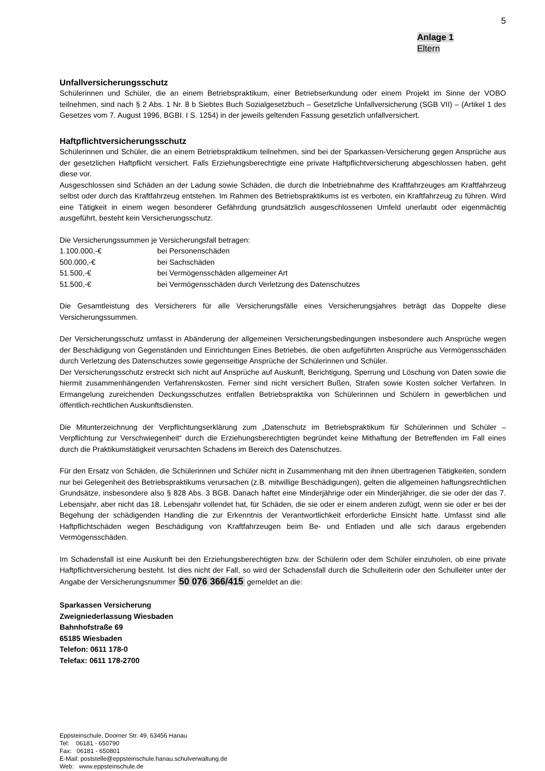5
Anlage 1
Eltern
Unfallversicherungsschutz
Schülerinnen und Schüler, die an einem Betriebspraktikum, einer Betriebserkundung oder einem Projekt im Sinne der VOBO teilnehmen, sind nach § 2 Abs. 1 Nr. 8 b Siebtes Buch Sozialgesetzbuch – Gesetzliche Unfallversicherung (SGB VII) – (Artikel 1 des Gesetzes vom 7. August 1996, BGBI. I S. 1254) in der jeweils geltenden Fassung gesetzlich unfallversichert.
Haftpflichtversicherungsschutz
Schülerinnen und Schüler, die an einem Betriebspraktikum teilnehmen, sind bei der Sparkassen-Versicherung gegen Ansprüche aus der gesetzlichen Haftpflicht versichert. Falls Erziehungsberechtigte eine private Haftpflichtversicherung abgeschlossen haben, geht diese vor.
Ausgeschlossen sind Schäden an der Ladung sowie Schäden, die durch die Inbetriebnahme des Kraftfahrzeuges am Kraftfahrzeug selbst oder durch das Kraftfahrzeug entstehen. Im Rahmen des Betriebspraktikums ist es verboten, ein Kraftfahrzeug zu führen. Wird eine Tätigkeit in einem wegen besonderer Gefährdung grundsätzlich ausgeschlossenen Umfeld unerlaubt oder eigenmächtig ausgeführt, besteht kein Versicherungsschutz.
Die Versicherungssummen je Versicherungsfall betragen:
1.100.000,-€ bei Personenschäden
500.000,-€ bei Sachschäden
51.500,-€ bei Vermögensschäden allgemeiner Art
51.500,-€ bei Vermögensschäden durch Verletzung des Datenschutzes
Die Gesamtleistung des Versicherers für alle Versicherungsfälle eines Versicherungsjahres beträgt das Doppelte diese Versicherungssummen.
Der Versicherungsschutz umfasst in Abänderung der allgemeinen Versicherungsbedingungen insbesondere auch Ansprüche wegen der Beschädigung von Gegenständen und Einrichtungen Eines Betriebes, die oben aufgeführten Ansprüche aus Vermögensschäden durch Verletzung des Datenschutzes sowie gegenseitige Ansprüche der Schülerinnen und Schüler.
Der Versicherungsschutz erstreckt sich nicht auf Ansprüche auf Auskunft, Berichtigung, Sperrung und Löschung von Daten sowie die hiermit zusammenhängenden Verfahrenskosten. Ferner sind nicht versichert Bußen, Strafen sowie Kosten solcher Verfahren. In Ermangelung zureichenden Deckungsschutzes entfallen Betriebspraktika von Schülerinnen und Schülern in gewerblichen und öffentlich-rechtlichen Auskunftsdiensten.
Die Mitunterzeichnung der Verpflichtungserklärung zum „Datenschutz im Betriebspraktikum für Schülerinnen und Schüler – Verpflichtung zur Verschwiegenheit“ durch die Erziehungsberechtigten begründet keine Mithaftung der Betreffenden im Fall eines durch die Praktikumstätigkeit verursachten Schadens im Bereich des Datenschutzes.
Für den Ersatz von Schäden, die Schülerinnen und Schüler nicht in Zusammenhang mit den ihnen übertragenen Tätigkeiten, sondern nur bei Gelegenheit des Betriebspraktikums verursachen (z.B. mitwillige Beschädigungen), gelten die allgemeinen haftungsrechtlichen Grundsätze, insbesondere also § 828 Abs. 3 BGB. Danach haftet eine Minderjährige oder ein Minderjähriger, die sie oder der das 7. Lebensjahr, aber nicht das 18. Lebensjahr vollendet hat, für Schäden, die sie oder er einem anderen zufügt, wenn sie oder er bei der Begehung der schädigenden Handling die zur Erkenntnis der Verantwortlichkeit erforderliche Einsicht hatte. Umfasst sind alle Haftpflichtschäden wegen Beschädigung von Kraftfahrzeugen beim Be- und Entladen und alle sich daraus ergebenden Vermögensschäden.
Im Schadensfall ist eine Auskunft bei den Erziehungsberechtigten bzw. der Schülerin oder dem Schüler einzuholen, ob eine private Haftpflichtversicherung besteht. Ist dies nicht der Fall, so wird der Schadensfall durch die Schulleiterin oder den Schulleiter unter der Angabe der Versicherungsnummer 50 076 366/415 gemeldet an die:
Sparkassen Versicherung
Zweigniederlassung Wiesbaden
Bahnhofstraße 69
65185 Wiesbaden
Telefon: 0611 178-0
Telefax: 0611 178-2700
Eppsteinschule, Doorner Str. 49, 63456 Hanau
Tel: 06181 - 650790
Fax: 06181 - 650801
E-Mail: poststelle@eppsteinschule.hanau.schulverwaltung.de
Web: www.eppsteinschule.de